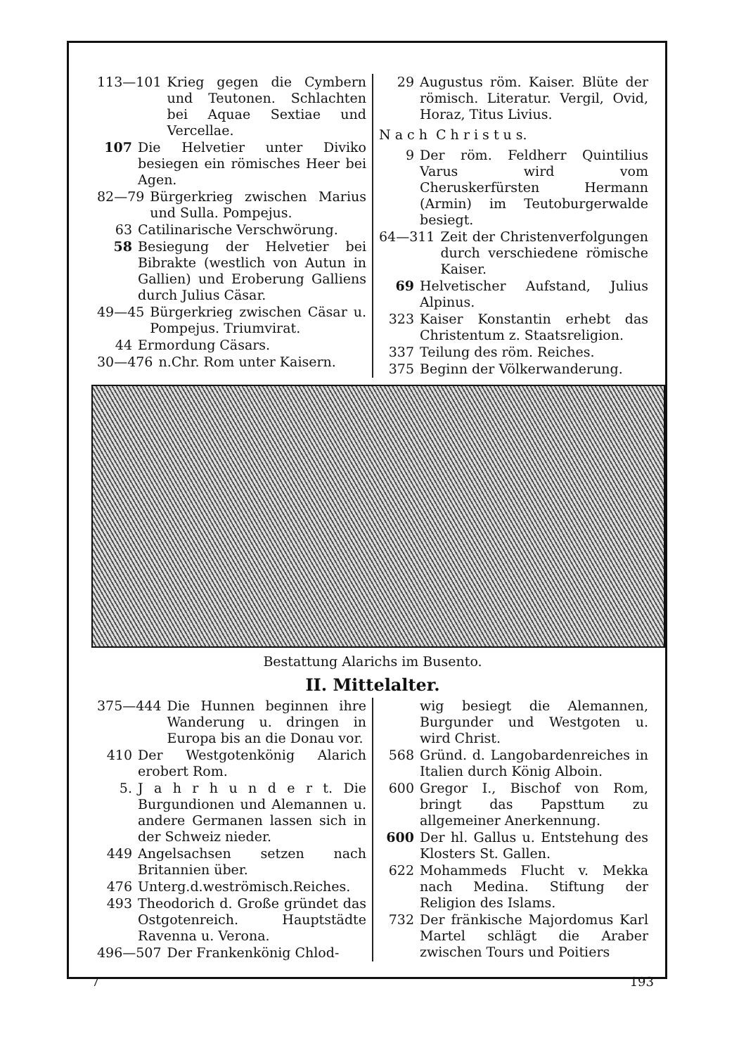113—101 Krieg gegen die Cymbern und Teutonen. Schlachten bei Aquae Sextiae und Vercellae.
107 Die Helvetier unter Diviko besiegen ein römisches Heer bei Agen.
82—79 Bürgerkrieg zwischen Marius und Sulla. Pompejus.
63 Catilinarische Verschwörung.
58 Besiegung der Helvetier bei Bibrakte (westlich von Autun in Gallien) und Eroberung Galliens durch Julius Cäsar.
49—45 Bürgerkrieg zwischen Cäsar u. Pompejus. Triumvirat.
44 Ermordung Cäsars.
30—476 n.Chr. Rom unter Kaisern.
29 Augustus röm. Kaiser. Blüte der römisch. Literatur. Vergil, Ovid, Horaz, Titus Livius.
N a c h C h r i s t u s.
9 Der röm. Feldherr Quintilius Varus wird vom Cheruskerfürsten Hermann (Armin) im Teutoburgerwalde besiegt.
64—311 Zeit der Christenverfolgungen durch verschiedene römische Kaiser.
69 Helvetischer Aufstand, Julius Alpinus.
323 Kaiser Konstantin erhebt das Christentum z. Staatsreligion.
337 Teilung des röm. Reiches.
375 Beginn der Völkerwanderung.
Bestattung Alarichs im Busento.
II. Mittelalter.
375—444 Die Hunnen beginnen ihre Wanderung u. dringen in Europa bis an die Donau vor.
410 Der Westgotenkönig Alarich erobert Rom.
5. J a h r h u n d e r t. Die Burgundionen und Alemannen u. andere Germanen lassen sich in der Schweiz nieder.
449 Angelsachsen setzen nach Britannien über.
476 Unterg.d.weströmisch.Reiches.
493 Theodorich d. Große gründet das Ostgotenreich. Hauptstädte Ravenna u. Verona.
496—507 Der Frankenkönig Chlod-
wig besiegt die Alemannen, Burgunder und Westgoten u. wird Christ.
568 Gründ. d. Langobardenreiches in Italien durch König Alboin.
600 Gregor I., Bischof von Rom, bringt das Papsttum zu allgemeiner Anerkennung.
600 Der hl. Gallus u. Entstehung des Klosters St. Gallen.
622 Mohammeds Flucht v. Mekka nach Medina. Stiftung der Religion des Islams.
732 Der fränkische Majordomus Karl Martel schlägt die Araber zwischen Tours und Poitiers
7 193